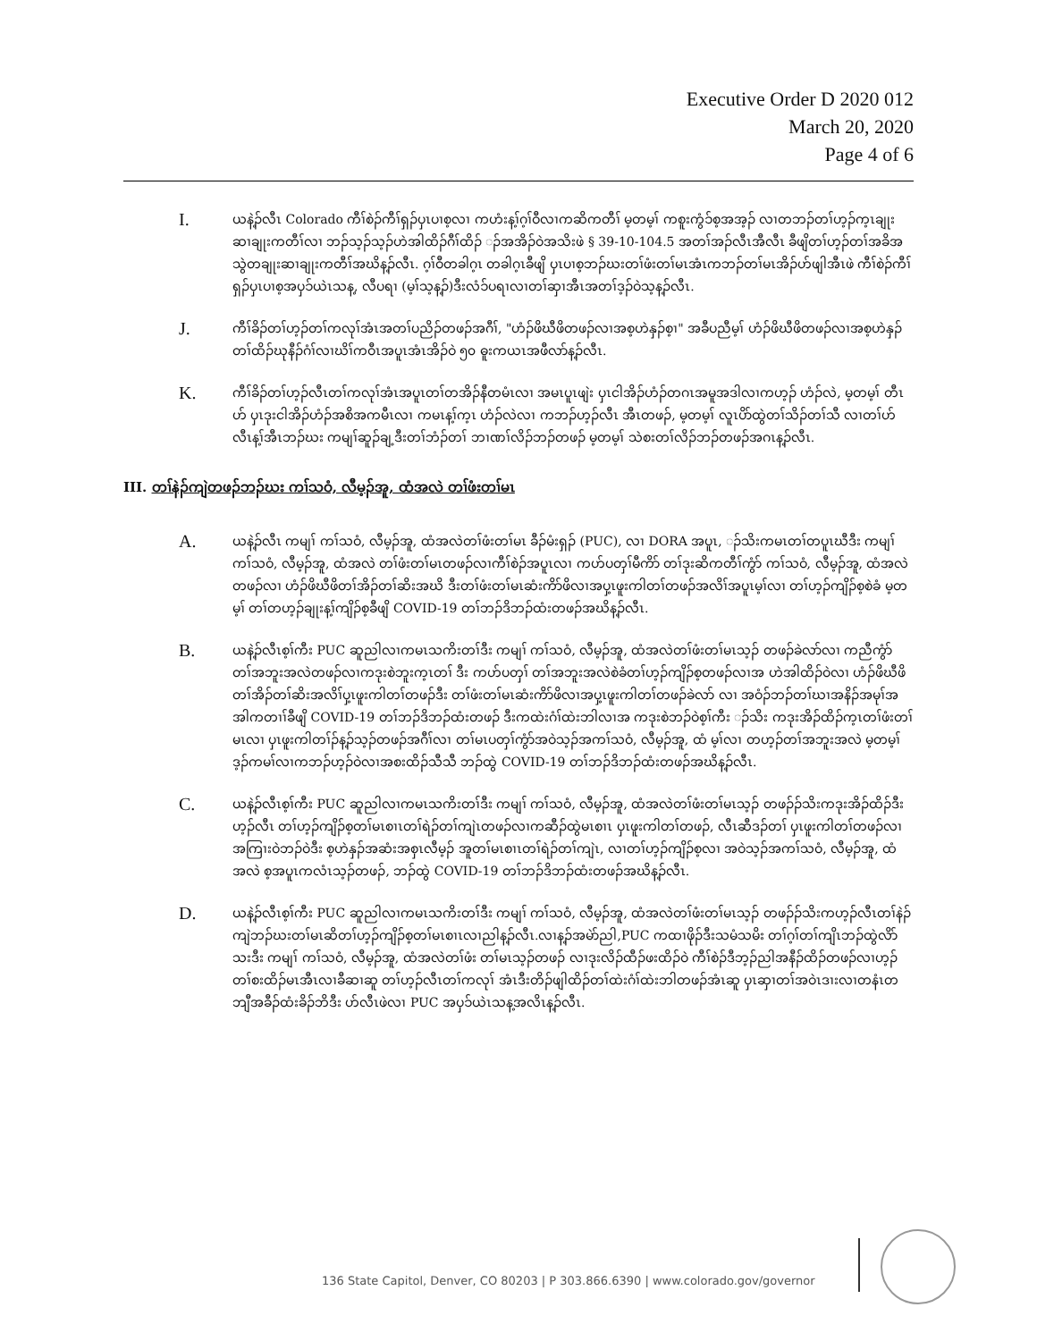Executive Order D 2020 012
March 20, 2020
Page 4 of 6
I.
ယနဲ့ၣ်လီၤ Colorado ကီၢ်စဲၣ်ကီၢ်ရှၣ်ပှၤပၢစ့လၢ ကဟံးန့ၢ်ဂ့ၢ်ဝီလၢကဆိကတီၢ် မ့တမ့ၢ် ကစူးကွံၥ်စ့အအ့ၣ် လၢတဘၣ်တၢ်ဟ့ၣ်က့ၤချုးဆၢချုးကတီၢ်လၢ ဘၣ်သ့ၣ်သ့ၣ်ဟဲအါထိၣ်ဂီၢ်ထိၣ် ၣ်အအိၣ်ဝဲအသိးဖဲ § 39-10-104.5 အတၢ်အၣ်လီၤအီလီၤ ခီဖျိတၢ်ဟ့ၣ်တၢ်အခိအသွဲတချုးဆၢချုးကတီၢ်အဃိန့ၣ်လီၤ. ဂ့ၢ်ဝီတခါဂ့ၤ တခါဂ့ၤခီဖျိ ပှၤပၢစ့ဘၣ်ဃးတၢ်ဖံးတၢ်မၤအံၤကဘၣ်တၢ်မၤအိၣ်ဟ်ဖျါအီၤဖဲ ကီၢ်စဲၣ်ကီၢ်ရှၣ်ပှၤပၢစ့အပှၥ်ယဲၤသန့, လီပရၢ (မ့ၢ်သ့န့ၣ်)ဒီးလံၥ်ပရၢလၢတၢ်ဆှၢအီၤအတၢ်ဒ့ၣ်ဝဲသ့န့ၣ်လီၤ.
J.
ကီၢ်ခိၣ်တၢ်ဟ့ၣ်တၢ်ကလုၢ်အံၤအတၢ်ပညိၣ်တဖၣ်အဂီၢ်, "ဟံၣ်ဖိဃီဖိတဖၣ်လၢအစ့ဟဲနှၣ်စ့ၢ" အခီပညီမ့ၢ် ဟံၣ်ဖိဃီဖိတဖၣ်လၢအစ့ဟဲနှၣ် တၢ်ထိၣ်ဃုနီၣ်ဂံၢ်လၢဃိၢ်ကဝီၤအပူၤအံၤအိၣ်ဝဲ ၅၀ ဓူးကယၤအဖီလာ်န့ၣ်လီၤ.
K.
ကီၢ်ခိၣ်တၢ်ဟ့ၣ်လီၤတၢ်ကလုၢ်အံၤအပူၤတၢ်တအိၣ်နီတမံၤလၢ အမၤပူၤဖျဲး ပှၤငါအိၣ်ဟံၣ်တဂၤအမူအဒါလၢကဟ့ၣ် ဟံၣ်လဲ, မ့တမ့ၢ် တီၤဟ် ပှၤဒုးငါအိၣ်ဟံၣ်အစိအကမီၤလၢ ကမၤန့ၢ်က့ၤ ဟံၣ်လဲလၢ ကဘၣ်ဟ့ၣ်လီၤ အီၤတဖၣ်, မ့တမ့ၢ် လူၤပိာ်ထွဲတၢ်သိၣ်တၢ်သီ လၢတၢ်ဟ်လီၤန့ၢ်အီၤဘၣ်ဃး ကမျၢ်ဆူၣ်ချ့ဒီးတၢ်ဘံၣ်တၢ် ဘၢဏၢ်လိၣ်ဘၣ်တဖၣ် မ့တမ့ၢ် သဲစးတၢ်လိၣ်ဘၣ်တဖၣ်အဂၤန့ၣ်လီၤ.
III. တၢ်နဲၣ်ကျဲတဖၣ်ဘၣ်ဃး ကၢ်သဝံ, လီမ့ၣ်အူ, ထံအလဲ တၢ်ဖံးတၢ်မၤ
A.
ယနဲ့ၣ်လီၤ ကမျၢ် ကၢ်သဝံ, လီမ့ၣ်အူ, ထံအလဲတၢ်ဖံးတၢ်မၤ ခီၣ်မံးရှၣ် (PUC), လၢ DORA အပူၤ, ၣ်သိးကမၤတၢ်တပူၤဃီဒီး ကမျၢ် ကၢ်သဝံ, လီမ့ၣ်အူ, ထံအလဲ တၢ်ဖံးတၢ်မၤတဖၣ်လၢကီၢ်စဲၣ်အပူၤလၢ ကဟ်ပတှၢ်မီကိာ် တၢ်ဒုးဆိကတီၢ်ကွံာ် ကၢ်သဝံ, လီမ့ၣ်အူ, ထံအလဲတဖၣ်လၢ ဟံၣ်ဖိဃီဖိတၢ်အိၣ်တၢ်ဆိးအဃိ ဒီးတၢ်ဖံးတၢ်မၤဆံးကိာ်ဖိလၢအပှ့ၤဖူးကါတၢ်တဖၣ်အလိၢ်အပူၤမ့ၢ်လၢ တၢ်ဟ့ၣ်ကျိၣ်စ့စဲခံ မ့တမ့ၢ် တၢ်တဟ့ၣ်ချုးန့ၢ်ကျိၣ်စ့ခီဖျိ COVID-19 တၢ်ဘၣ်ဒိဘၣ်ထံးတဖၣ်အဃိန့ၣ်လီၤ.
B.
ယနဲ့ၣ်လီၤစ့ၢ်ကီး PUC ဆူညါလၢကမၤသကိးတၢ်ဒီး ကမျၢ် ကၢ်သဝံ, လီမ့ၣ်အူ, ထံအလဲတၢ်ဖံးတၢ်မၤသ့ၣ် တဖၣ်ခဲလာ်လၢ ကညီကွံာ် တၢ်အဘူးအလဲတဖၣ်လၢကဒုးစဲဘူးက့ၤတၢ် ဒီး ကဟ်ပတှၢ် တၢ်အဘူးအလဲစဲခံတၢ်ဟ့ၣ်ကျိၣ်စ့တဖၣ်လၢအ ဟဲအါထိၣ်ဝဲလၢ ဟံၣ်ဖိဃီဖိတၢ်အိၣ်တၢ်ဆိးအလိၢ်ပှ့ၤဖူးကါတၢ်တဖၣ်ဒီး တၢ်ဖံးတၢ်မၤဆံးကိာ်ဖိလၢအပှ့ၤဖူးကါတၢ်တဖၣ်ခဲလာ် လၢ အဝံၣ်ဘၣ်တၢ်ဃၢအနိၣ်အမုၢ်အအါကတၢၢ်ခီဖျိ COVID-19 တၢ်ဘၣ်ဒိဘၣ်ထံးတဖၣ် ဒီးကထဲးဂံၢ်ထဲးဘါလၢအ ကဒုးစဲဘၣ်ဝဲစ့ၢ်ကီး ၣ်သိး ကဒုးအိၣ်ထိၣ်က့ၤတၢ်ဖံးတၢ်မၤလၢ ပှၤဖူးကါတၢ်ၣ်န့ၣ်သ့ၣ်တဖၣ်အဂီၢ်လၢ တၢ်မၤပတှၢ်ကွံာ်အဝဲသ့ၣ်အကၢ်သဝံ, လီမ့ၣ်အူ, ထံ မ့ၢ်လၢ တဟ့ၣ်တၢ်အဘူးအလဲ မ့တမ့ၢ် ဒ့ၣ်ကမၢ်လၢကဘၣ်ဟ့ၣ်ဝဲလၢအစးထိၣ်သီသီ ဘၣ်ထွဲ COVID-19 တၢ်ဘၣ်ဒိဘၣ်ထံးတဖၣ်အဃိန့ၣ်လီၤ.
C.
ယနဲ့ၣ်လီၤစ့ၢ်ကီး PUC ဆူညါလၢကမၤသကိးတၢ်ဒီး ကမျၢ် ကၢ်သဝံ, လီမ့ၣ်အူ, ထံအလဲတၢ်ဖံးတၢ်မၤသ့ၣ် တဖၣ်ၣ်သိးကဒုးအိၣ်ထိၣ်ဒီးဟ့ၣ်လီၤ တၢ်ဟ့ၣ်ကျိၣ်စ့တၢ်မၤစၢၤတၢ်ရဲၣ်တၢ်ကျဲၤတဖၣ်လၢကဆီၣ်ထွဲမၤစၢၤ ပှၤဖူးကါတၢ်တဖၣ်, လီၤဆီဒၣ်တၢ် ပှၤဖူးကါတၢ်တဖၣ်လၢ အကြၢးဝဲဘၣ်ဝဲဒီး စ့ဟဲနှၣ်အဆံးအစှၤလီမ့ၣ် အူတၢ်မၤစၢၤတၢ်ရဲၣ်တၢ်ကျဲၤ, လၢတၢ်ဟ့ၣ်ကျိၣ်စ့လၢ အဝဲသ့ၣ်အကၢ်သဝံ, လီမ့ၣ်အူ, ထံအလဲ စ့အပူၤကလံၤသ့ၣ်တဖၣ်, ဘၣ်ထွဲ COVID-19 တၢ်ဘၣ်ဒိဘၣ်ထံးတဖၣ်အဃိန့ၣ်လီၤ.
D.
ယနဲ့ၣ်လီၤစ့ၢ်ကီး PUC ဆူညါလၢကမၤသကိးတၢ်ဒီး ကမျၢ် ကၢ်သဝံ, လီမ့ၣ်အူ, ထံအလဲတၢ်ဖံးတၢ်မၤသ့ၣ် တဖၣ်ၣ်သိးကဟ့ၣ်လီၤတၢ်နဲၣ်ကျဲဘၣ်ဃးတၢ်မၤဆိတၢ်ဟ့ၣ်ကျိၣ်စ့တၢ်မၤစၢၤလၢညါန့ၣ်လီၤ.လၢန့ၣ်အမဲာ်ညါ,PUC ကထၢဖိုၣ်ဒီးသမံသမိး တၢ်ဂ့ၢ်တၢ်ကျိၤဘၣ်ထွဲလိာ်သးဒီး ကမျၢ် ကၢ်သဝံ, လီမ့ၣ်အူ, ထံအလဲတၢ်ဖံး တၢ်မၤသ့ၣ်တဖၣ် လၢဒုးလိၣ်ထီၣ်ဖးထိၣ်ဝဲ ကီၢ်စဲၣ်ဒီဘ့ၣ်ညါအနီၣ်ထိၣ်တဖၣ်လၢဟ့ၣ်တၢ်စးထိၣ်မၤအီၤလၢခီဆၢဆူ တၢ်ဟ့ၣ်လီၤတၢ်ကလုၢ် အံၤဒီးတိၣ်ဖျါထိၣ်တၢ်ထဲးဂံၢ်ထဲးဘါတဖၣ်အံၤဆူ ပှၤဆှၢတၢ်အဝဲၤဒၢးလၢတနံၤတဘျီအခီၣ်ထံးခိၣ်ဘိဒီး ဟ်လီၤဖဲလၢ PUC အပှၥ်ယဲၤသန့အလိၤန့ၣ်လီၤ.
136 State Capitol, Denver, CO 80203 | P 303.866.6390 | www.colorado.gov/governor